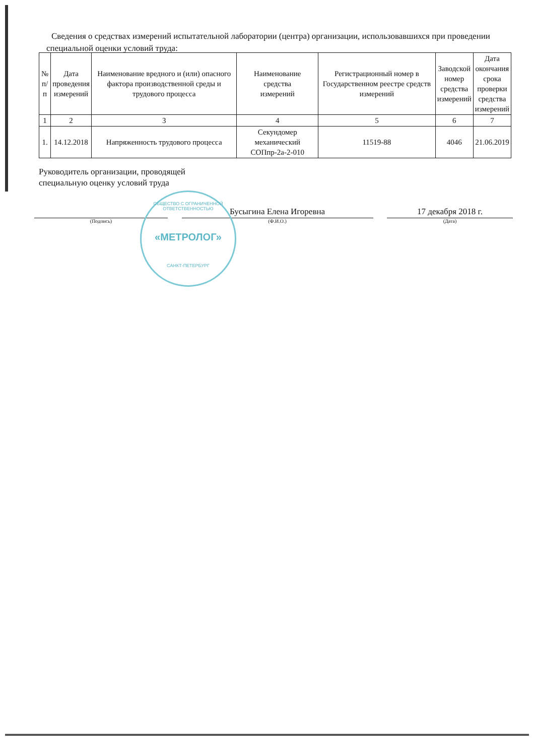Сведения о средствах измерений испытательной лаборатории (центра) организации, использовавшихся при проведении специальной оценки условий труда:
| № п/п | Дата проведения измерений | Наименование вредного и (или) опасного фактора производственной среды и трудового процесса | Наименование средства измерений | Регистрационный номер в Государственном реестре средств измерений | Заводской номер средства измерений | Дата окончания срока проверки средства измерений |
| --- | --- | --- | --- | --- | --- | --- |
| 1 | 2 | 3 | 4 | 5 | 6 | 7 |
| 1. | 14.12.2018 | Напряженность трудового процесса | Секундомер механический СОПпр-2а-2-010 | 11519-88 | 4046 | 21.06.2019 |
Руководитель организации, проводящей
специальную оценку условий труда
(Подпись)
Бусыгина Елена Игоревна
(Ф.И.О.)
17 декабря 2018 г.
(Дата)
ОБЩЕСТВО С ОГРАНИЧЕННОЙ ОТВЕТСТВЕННОСТЬЮ
«МЕТРОЛОГ»
САНКТ-ПЕТЕРБУРГ